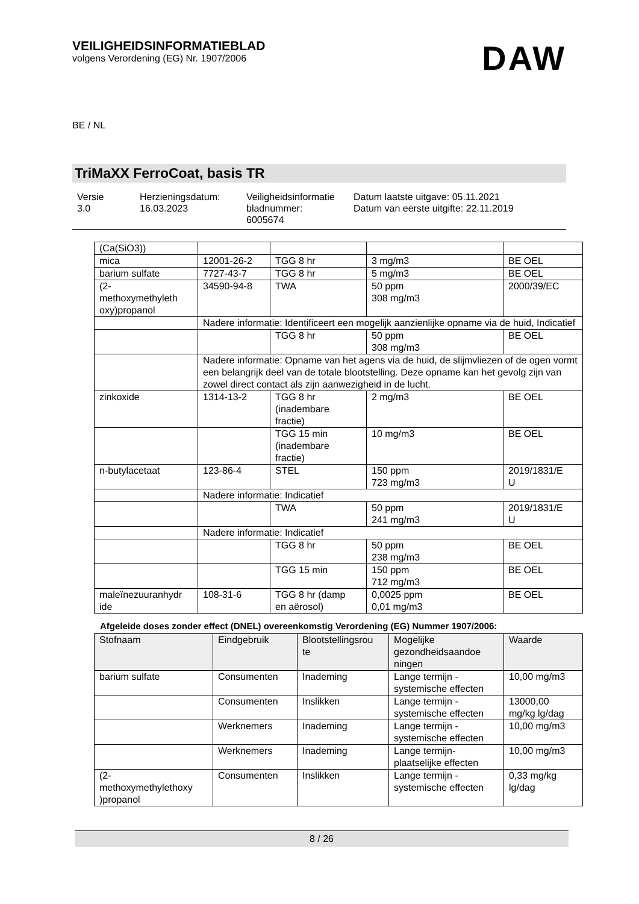VEILIGHEIDSINFORMATIEBLAD
volgens Verordening (EG) Nr. 1907/2006
DAW
BE / NL
TriMaXX FerroCoat, basis TR
Versie
3.0
Herzieningsdatum:
16.03.2023
Veiligheidsinformatie
bladnummer:
6005674
Datum laatste uitgave: 05.11.2021
Datum van eerste uitgifte: 22.11.2019
| (Ca(SiO3)) | | | | |
| mica | 12001-26-2 | TGG 8 hr | 3 mg/m3 | BE OEL |
| barium sulfate | 7727-43-7 | TGG 8 hr | 5 mg/m3 | BE OEL |
| (2- methoxymethyleth oxy)propanol | 34590-94-8 | TWA | 50 ppm 308 mg/m3 | 2000/39/EC |
| | Nadere informatie: Identificeert een mogelijk aanzienlijke opname via de huid, Indicatief | | | |
| | | TGG 8 hr | 50 ppm 308 mg/m3 | BE OEL |
| | Nadere informatie: Opname van het agens via de huid, de slijmvliezen of de ogen vormt een belangrijk deel van de totale blootstelling. Deze opname kan het gevolg zijn van zowel direct contact als zijn aanwezigheid in de lucht. | | | |
| zinkoxide | 1314-13-2 | TGG 8 hr (inadembare fractie) | 2 mg/m3 | BE OEL |
| | | TGG 15 min (inadembare fractie) | 10 mg/m3 | BE OEL |
| n-butylacetaat | 123-86-4 | STEL | 150 ppm 723 mg/m3 | 2019/1831/E U |
| | Nadere informatie: Indicatief | | | |
| | | TWA | 50 ppm 241 mg/m3 | 2019/1831/E U |
| | Nadere informatie: Indicatief | | | |
| | | TGG 8 hr | 50 ppm 238 mg/m3 | BE OEL |
| | | TGG 15 min | 150 ppm 712 mg/m3 | BE OEL |
| maleïnezuuranhydr ide | 108-31-6 | TGG 8 hr (damp en aërosol) | 0,0025 ppm 0,01 mg/m3 | BE OEL |
Afgeleide doses zonder effect (DNEL) overeenkomstig Verordening (EG) Nummer 1907/2006:
| Stofnaam | Eindgebruik | Blootstellingsrou te | Mogelijke gezondheidsaandoe ningen | Waarde |
| --- | --- | --- | --- | --- |
| barium sulfate | Consumenten | Inademing | Lange termijn - systemische effecten | 10,00 mg/m3 |
| | Consumenten | Inslikken | Lange termijn - systemische effecten | 13000,00 mg/kg lg/dag |
| | Werknemers | Inademing | Lange termijn - systemische effecten | 10,00 mg/m3 |
| | Werknemers | Inademing | Lange termijn- plaatselijke effecten | 10,00 mg/m3 |
| (2- methoxymethylethoxy )propanol | Consumenten | Inslikken | Lange termijn - systemische effecten | 0,33 mg/kg lg/dag |
8 / 26